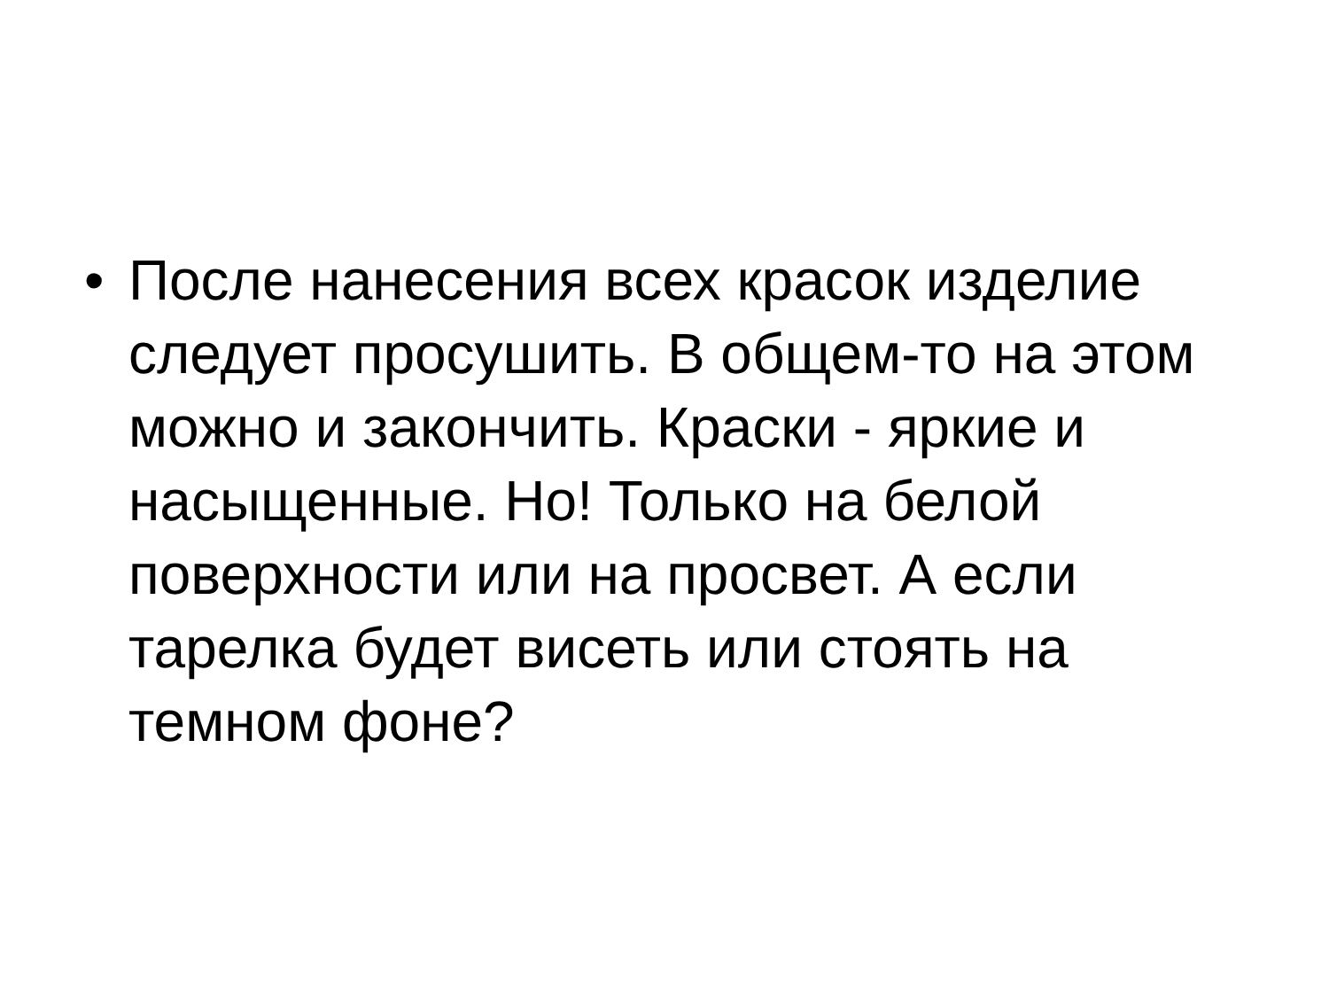• После нанесения всех красок изделие следует просушить. В общем-то на этом можно и закончить. Краски - яркие и насыщенные. Но! Только на белой поверхности или на просвет. А если тарелка будет висеть или стоять на темном фоне?